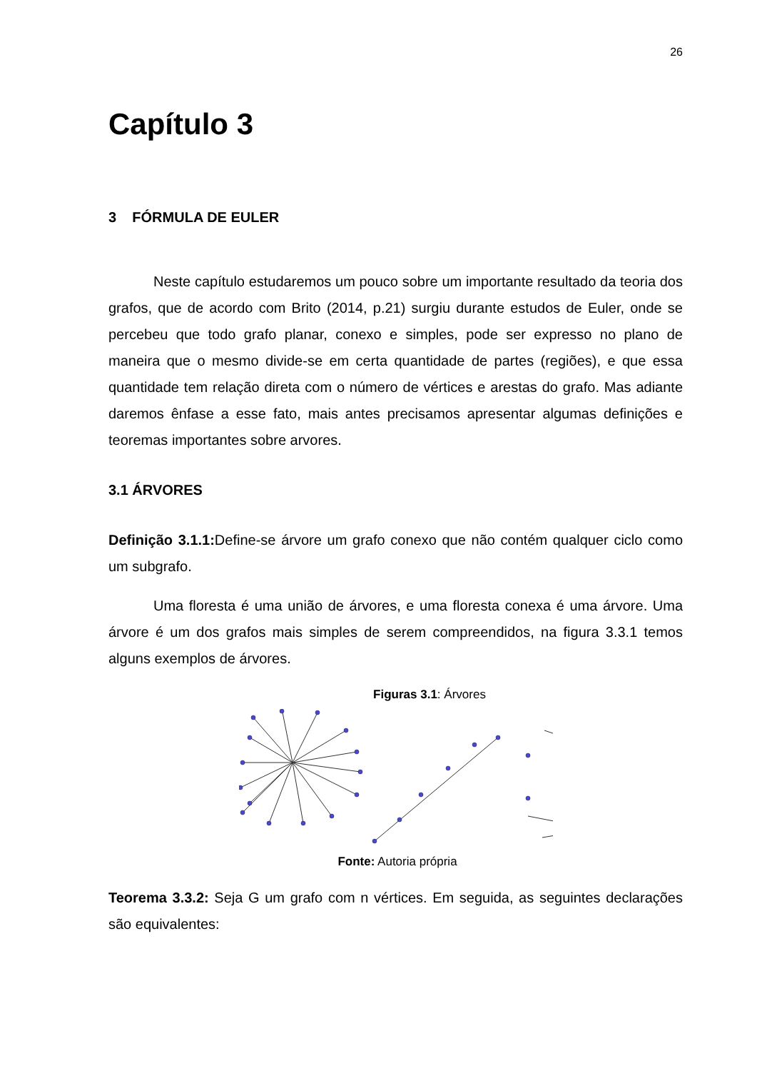26
Capítulo 3
3 FÓRMULA DE EULER
Neste capítulo estudaremos um pouco sobre um importante resultado da teoria dos grafos, que de acordo com Brito (2014, p.21) surgiu durante estudos de Euler, onde se percebeu que todo grafo planar, conexo e simples, pode ser expresso no plano de maneira que o mesmo divide-se em certa quantidade de partes (regiões), e que essa quantidade tem relação direta com o número de vértices e arestas do grafo. Mas adiante daremos ênfase a esse fato, mais antes precisamos apresentar algumas definições e teoremas importantes sobre arvores.
3.1 ÁRVORES
Definição 3.1.1: Define-se árvore um grafo conexo que não contém qualquer ciclo como um subgrafo.
Uma floresta é uma união de árvores, e uma floresta conexa é uma árvore. Uma árvore é um dos grafos mais simples de serem compreendidos, na figura 3.3.1 temos alguns exemplos de árvores.
Figuras 3.1: Árvores
Fonte: Autoria própria
Teorema 3.3.2: Seja G um grafo com n vértices. Em seguida, as seguintes declarações são equivalentes: